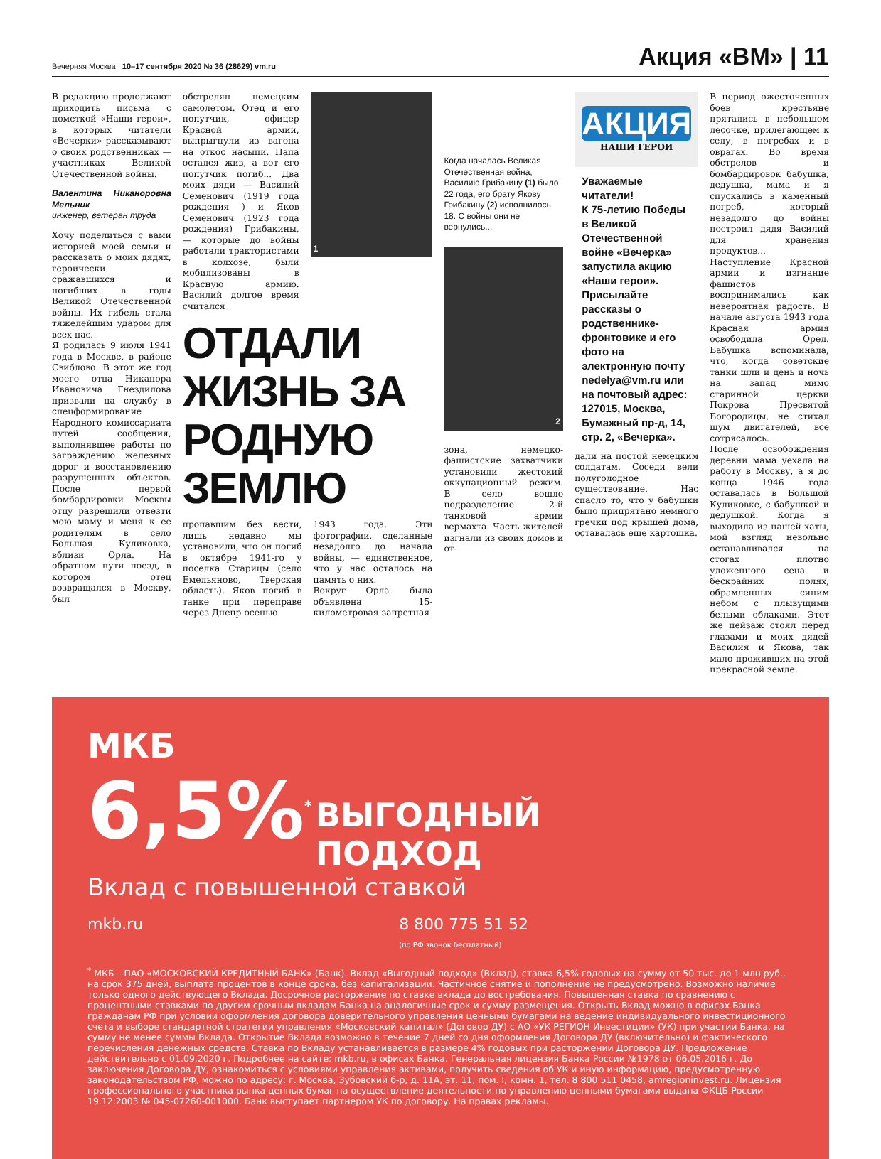Вечерняя Москва 10–17 сентября 2020 № 36 (28629) vm.ru
Акция «ВМ» | 11
В редакцию продолжают приходить письма с пометкой «Наши герои», в которых читатели «Вечерки» рассказывают о своих родственниках — участниках Великой Отечественной войны.
Валентина Никаноровна Мельник
инженер, ветеран труда
Хочу поделиться с вами историей моей семьи и рассказать о моих дядях, героически сражавшихся и погибших в годы Великой Отечественной войны. Их гибель стала тяжелейшим ударом для всех нас.
Я родилась 9 июля 1941 года в Москве, в районе Свиблово. В этот же год моего отца Никанора Ивановича Гнездилова призвали на службу в спецформирование Народного комиссариата путей сообщения, выполнявшее работы по заграждению железных дорог и восстановлению разрушенных объектов. После первой бомбардировки Москвы отцу разрешили отвезти мою маму и меня к ее родителям в село Большая Куликовка, вблизи Орла. На обратном пути поезд, в котором отец возвращался в Москву, был
обстрелян немецким самолетом. Отец и его попутчик, офицер Красной армии, выпрыгнули из вагона на откос насыпи. Папа остался жив, а вот его попутчик погиб... Два моих дяди — Василий Семенович (1919 года рождения ) и Яков Семенович (1923 года рождения) Грибакины, — которые до войны работали трактористами в колхозе, были мобилизованы в Красную армию. Василий долгое время считался
1
ОТДАЛИ ЖИЗНЬ ЗА РОДНУЮ ЗЕМЛЮ
пропавшим без вести, лишь недавно мы установили, что он погиб в октябре 1941-го у поселка Старицы (село Емельяново, Тверская область). Яков погиб в танке при переправе через Днепр осенью
1943 года. Эти фотографии, сделанные незадолго до начала войны, — единственное, что у нас осталось на память о них.
Вокруг Орла была объявлена 15-километровая запретная
Когда началась Великая Отечественная война, Василию Грибакину (1) было 22 года, его брату Якову Грибакину (2) исполнилось 18. С войны они не вернулись...
2
зона, немецко-фашистские захватчики установили жестокий оккупационный режим. В село вошло подразделение 2-й танковой армии вермахта. Часть жителей изгнали из своих домов и от-
АКЦИЯ
НАШИ ГЕРОИ
Уважаемые читатели!
К 75-летию Победы в Великой Отечественной войне «Вечерка» запустила акцию «Наши герои». Присылайте рассказы о родственнике-фронтовике и его фото на электронную почту nedelya@vm.ru или на почтовый адрес: 127015, Москва, Бумажный пр-д, 14, стр. 2, «Вечерка».
дали на постой немецким солдатам. Соседи вели полуголодное существование. Нас спасло то, что у бабушки было припрятано немного гречки под крышей дома, оставалась еще картошка.
В период ожесточенных боев крестьяне прятались в небольшом лесочке, прилегающем к селу, в погребах и в оврагах. Во время обстрелов и бомбардировок бабушка, дедушка, мама и я спускались в каменный погреб, который незадолго до войны построил дядя Василий для хранения продуктов...
Наступление Красной армии и изгнание фашистов воспринимались как невероятная радость. В начале августа 1943 года Красная армия освободила Орел. Бабушка вспоминала, что, когда советские танки шли и день и ночь на запад мимо старинной церкви Покрова Пресвятой Богородицы, не стихал шум двигателей, все сотрясалось.
После освобождения деревни мама уехала на работу в Москву, а я до конца 1946 года оставалась в Большой Куликовке, с бабушкой и дедушкой. Когда я выходила из нашей хаты, мой взгляд невольно останавливался на стогах плотно уложенного сена и бескрайних полях, обрамленных синим небом с плывущими белыми облаками. Этот же пейзаж стоял перед глазами и моих дядей Василия и Якова, так мало проживших на этой прекрасной земле.
МКБ
6,5%<sup>*</sup> ВЫГОДНЫЙ
ПОДХОД
Вклад с повышенной ставкой
mkb.ru 8 800 775 51 52
(по РФ звонок бесплатный)
<sup>*</sup> МКБ – ПАО «МОСКОВСКИЙ КРЕДИТНЫЙ БАНК» (Банк). Вклад «Выгодный подход» (Вклад), ставка 6,5% годовых на сумму от 50 тыс. до 1 млн руб., на срок 375 дней, выплата процентов в конце срока, без капитализации. Частичное снятие и пополнение не предусмотрено. Возможно наличие только одного действующего Вклада. Досрочное расторжение по ставке вклада до востребования. Повышенная ставка по сравнению с процентными ставками по другим срочным вкладам Банка на аналогичные срок и сумму размещения. Открыть Вклад можно в офисах Банка гражданам РФ при условии оформления договора доверительного управления ценными бумагами на ведение индивидуального инвестиционного счета и выборе стандартной стратегии управления «Московский капитал» (Договор ДУ) с АО «УК РЕГИОН Инвестиции» (УК) при участии Банка, на сумму не менее суммы Вклада. Открытие Вклада возможно в течение 7 дней со дня оформления Договора ДУ (включительно) и фактического перечисления денежных средств. Ставка по Вкладу устанавливается в размере 4% годовых при расторжении Договора ДУ. Предложение действительно с 01.09.2020 г. Подробнее на сайте: mkb.ru, в офисах Банка. Генеральная лицензия Банка России №1978 от 06.05.2016 г. До заключения Договора ДУ, ознакомиться с условиями управления активами, получить сведения об УК и иную информацию, предусмотренную законодательством РФ, можно по адресу: г. Москва, Зубовский б-р, д. 11А, эт. 11, пом. I, комн. 1, тел. 8 800 511 0458, amregioninvest.ru. Лицензия профессионального участника рынка ценных бумаг на осуществление деятельности по управлению ценными бумагами выдана ФКЦБ России 19.12.2003 № 045-07260-001000. Банк выступает партнером УК по договору. На правах рекламы.